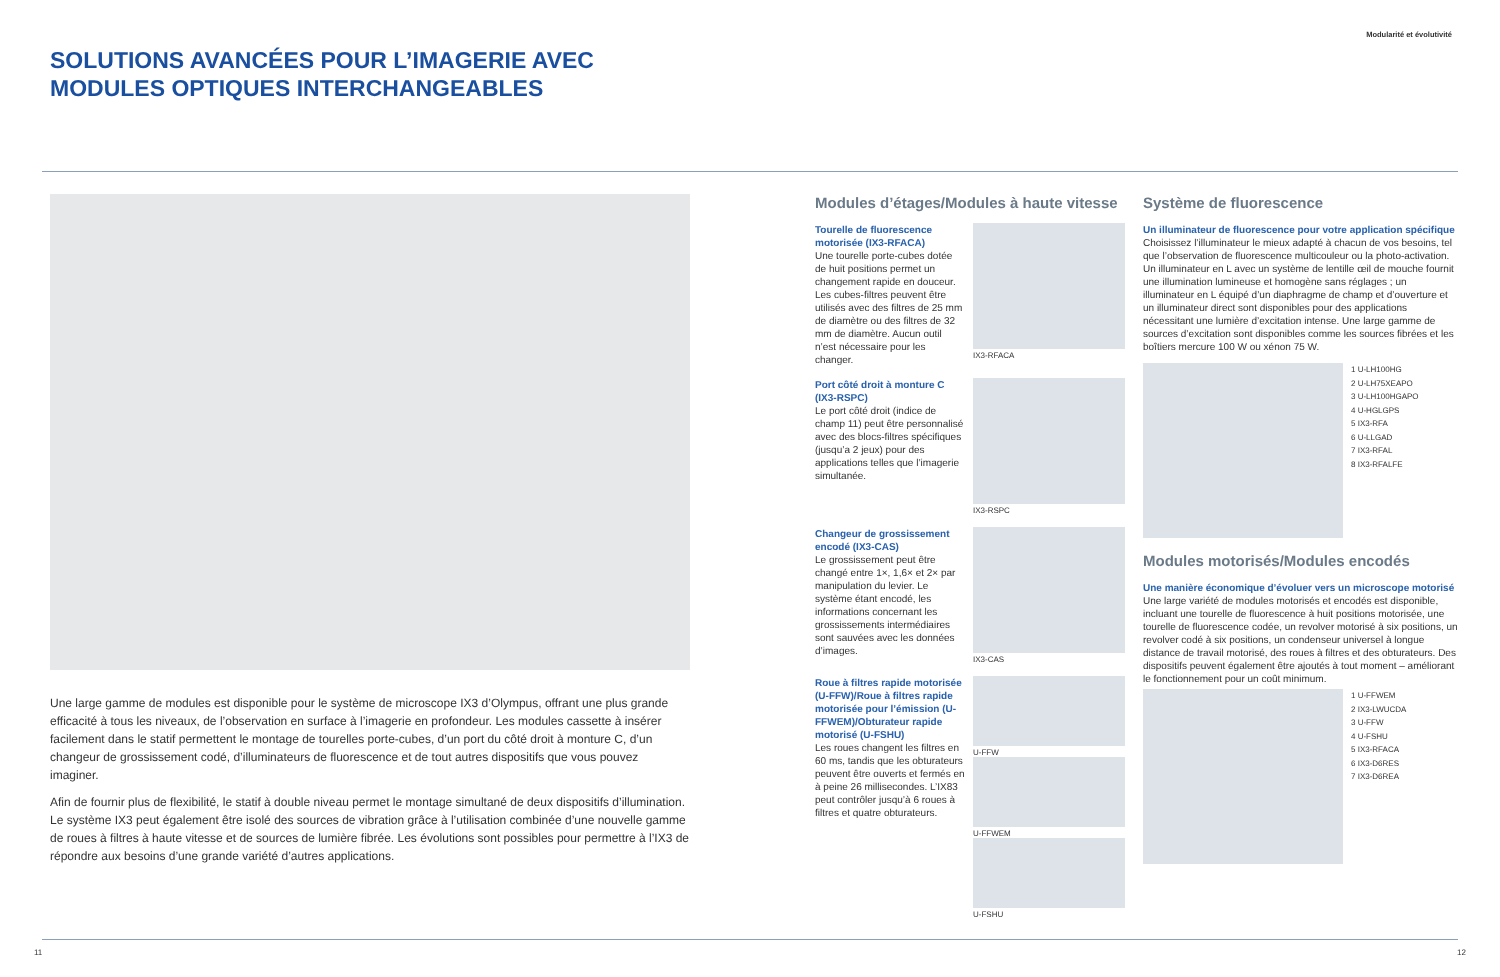Modularité et évolutivité
SOLUTIONS AVANCÉES POUR L’IMAGERIE AVEC
MODULES OPTIQUES INTERCHANGEABLES
Une large gamme de modules est disponible pour le système de microscope IX3 d’Olympus, offrant une plus grande efficacité à tous les niveaux, de l’observation en surface à l’imagerie en profondeur. Les modules cassette à insérer facilement dans le statif permettent le montage de tourelles porte-cubes, d’un port du côté droit à monture C, d’un changeur de grossissement codé, d’illuminateurs de fluorescence et de tout autres dispositifs que vous pouvez imaginer.
Afin de fournir plus de flexibilité, le statif à double niveau permet le montage simultané de deux dispositifs d’illumination. Le système IX3 peut également être isolé des sources de vibration grâce à l’utilisation combinée d’une nouvelle gamme de roues à filtres à haute vitesse et de sources de lumière fibrée. Les évolutions sont possibles pour permettre à l’IX3 de répondre aux besoins d’une grande variété d’autres applications.
Modules d’étages/Modules à haute vitesse
Tourelle de fluorescence motorisée (IX3-RFACA)
Une tourelle porte-cubes dotée de huit positions permet un changement rapide en douceur. Les cubes-filtres peuvent être utilisés avec des filtres de 25 mm de diamètre ou des filtres de 32 mm de diamètre. Aucun outil n’est nécessaire pour les changer.
IX3-RFACA
Port côté droit à monture C (IX3-RSPC)
Le port côté droit (indice de champ 11) peut être personnalisé avec des blocs-filtres spécifiques (jusqu’a 2 jeux) pour des applications telles que l’imagerie simultanée.
IX3-RSPC
Changeur de grossissement encodé (IX3-CAS)
Le grossissement peut être changé entre 1×, 1,6× et 2× par manipulation du levier. Le système étant encodé, les informations concernant les grossissements intermédiaires sont sauvées avec les données d’images.
IX3-CAS
Roue à filtres rapide motorisée (U-FFW)/Roue à filtres rapide motorisée pour l’émission (U-FFWEM)/Obturateur rapide motorisé (U-FSHU)
Les roues changent les filtres en 60 ms, tandis que les obturateurs peuvent être ouverts et fermés en à peine 26 millisecondes. L’IX83 peut contrôler jusqu’à 6 roues à filtres et quatre obturateurs.
U-FFW
U-FFWEM
U-FSHU
Système de fluorescence
Un illuminateur de fluorescence pour votre application spécifique
Choisissez l’illuminateur le mieux adapté à chacun de vos besoins, tel que l’observation de fluorescence multicouleur ou la photo-activation. Un illuminateur en L avec un système de lentille œil de mouche fournit une illumination lumineuse et homogène sans réglages ; un illuminateur en L équipé d’un diaphragme de champ et d’ouverture et un illuminateur direct sont disponibles pour des applications nécessitant une lumière d’excitation intense. Une large gamme de sources d’excitation sont disponibles comme les sources fibrées et les boîtiers mercure 100 W ou xénon 75 W.
1 U-LH100HG
2 U-LH75XEAPO
3 U-LH100HGAPO
4 U-HGLGPS
5 IX3-RFA
6 U-LLGAD
7 IX3-RFAL
8 IX3-RFALFE
Modules motorisés/Modules encodés
Une manière économique d’évoluer vers un microscope motorisé
Une large variété de modules motorisés et encodés est disponible, incluant une tourelle de fluorescence à huit positions motorisée, une tourelle de fluorescence codée, un revolver motorisé à six positions, un revolver codé à six positions, un condenseur universel à longue distance de travail motorisé, des roues à filtres et des obturateurs. Des dispositifs peuvent également être ajoutés à tout moment – améliorant le fonctionnement pour un coût minimum.
1 U-FFWEM
2 IX3-LWUCDA
3 U-FFW
4 U-FSHU
5 IX3-RFACA
6 IX3-D6RES
7 IX3-D6REA
11 12